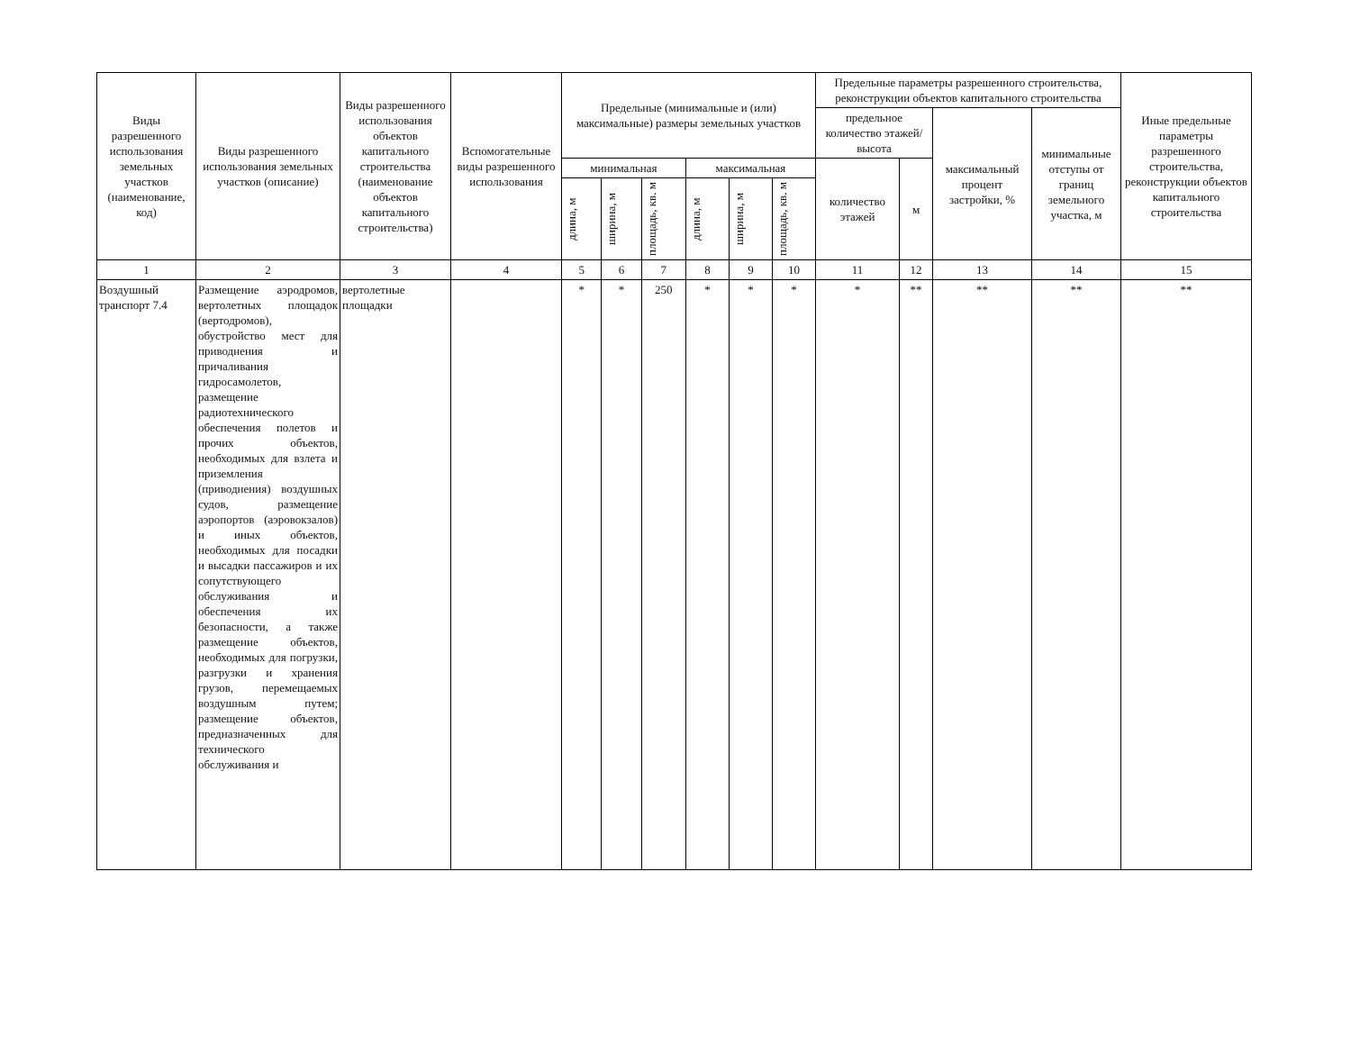| Виды разрешенного использования земельных участков (наименование, код) | Виды разрешенного использования земельных участков (описание) | Виды разрешенного использования объектов капитального строительства (наименование объектов капитального строительства) | Вспомогательные виды разрешенного использования | Предельные (минимальные и (или) максимальные) размеры земельных участков | | | | | | Предельные параметры разрешенного строительства, реконструкции объектов капитального строительства | | | | Иные предельные параметры разрешенного строительства, реконструкции объектов капитального строительства |
| --- | --- | --- | --- | --- | --- | --- | --- | --- | --- | --- | --- | --- | --- | --- |
| | | | | | | | | | | предельное количество этажей/высота | | максимальный процент застройки, % | минимальные отступы от границ земельного участка, м | |
| | | | | минимальная | | | максимальная | | | количество этажей | м | | | |
| | | | | длина, м | ширина, м | площадь, кв. м | длина, м | ширина, м | площадь, кв. м | | | | | |
| 1 | 2 | 3 | 4 | 5 | 6 | 7 | 8 | 9 | 10 | 11 | 12 | 13 | 14 | 15 |
| Воздушный транспорт 7.4 | Размещение аэродромов, вертолетных площадок (вертодромов), обустройство мест для приводнения и причаливания гидросамолетов, размещение радиотехнического обеспечения полетов и прочих объектов, необходимых для взлета и приземления (приводнения) воздушных судов, размещение аэропортов (аэровокзалов) и иных объектов, необходимых для посадки и высадки пассажиров и их сопутствующего обслуживания и обеспечения их безопасности, а также размещение объектов, необходимых для погрузки, разгрузки и хранения грузов, перемещаемых воздушным путем; размещение объектов, предназначенных для технического обслуживания и | вертолетные площадки | | * | * | 250 | * | * | * | * | ** | ** | ** | ** |